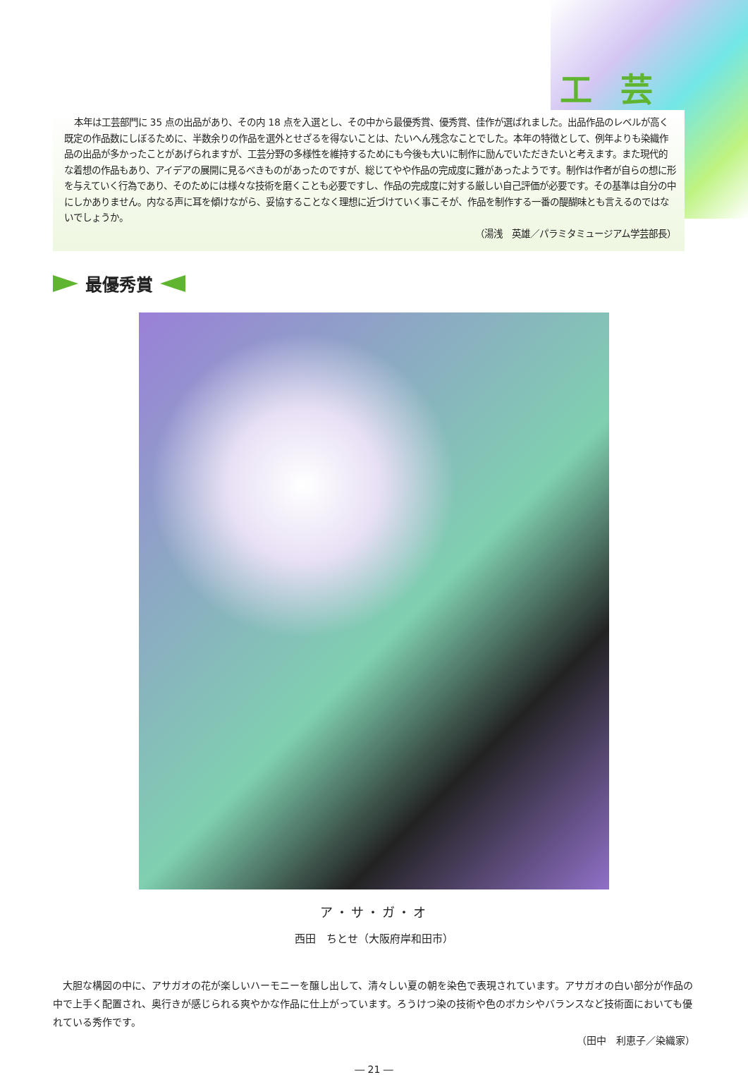工芸
本年は工芸部門に 35 点の出品があり、その内 18 点を入選とし、その中から最優秀賞、優秀賞、佳作が選ばれました。出品作品のレベルが高く既定の作品数にしぼるために、半数余りの作品を選外とせざるを得ないことは、たいへん残念なことでした。本年の特徴として、例年よりも染織作品の出品が多かったことがあげられますが、工芸分野の多様性を維持するためにも今後も大いに制作に励んでいただきたいと考えます。また現代的な着想の作品もあり、アイデアの展開に見るべきものがあったのですが、総じてやや作品の完成度に難があったようです。制作は作者が自らの想に形を与えていく行為であり、そのためには様々な技術を磨くことも必要ですし、作品の完成度に対する厳しい自己評価が必要です。その基準は自分の中にしかありません。内なる声に耳を傾けながら、妥協することなく理想に近づけていく事こそが、作品を制作する一番の醍醐味とも言えるのではないでしょうか。
（湯浅　英雄／パラミタミュージアム学芸部長）
最優秀賞
ア・サ・ガ・オ
西田　ちとせ（大阪府岸和田市）
大胆な構図の中に、アサガオの花が楽しいハーモニーを醸し出して、清々しい夏の朝を染色で表現されています。アサガオの白い部分が作品の中で上手く配置され、奥行きが感じられる爽やかな作品に仕上がっています。ろうけつ染の技術や色のボカシやバランスなど技術面においても優れている秀作です。
（田中　利恵子／染織家）
― 21 ―